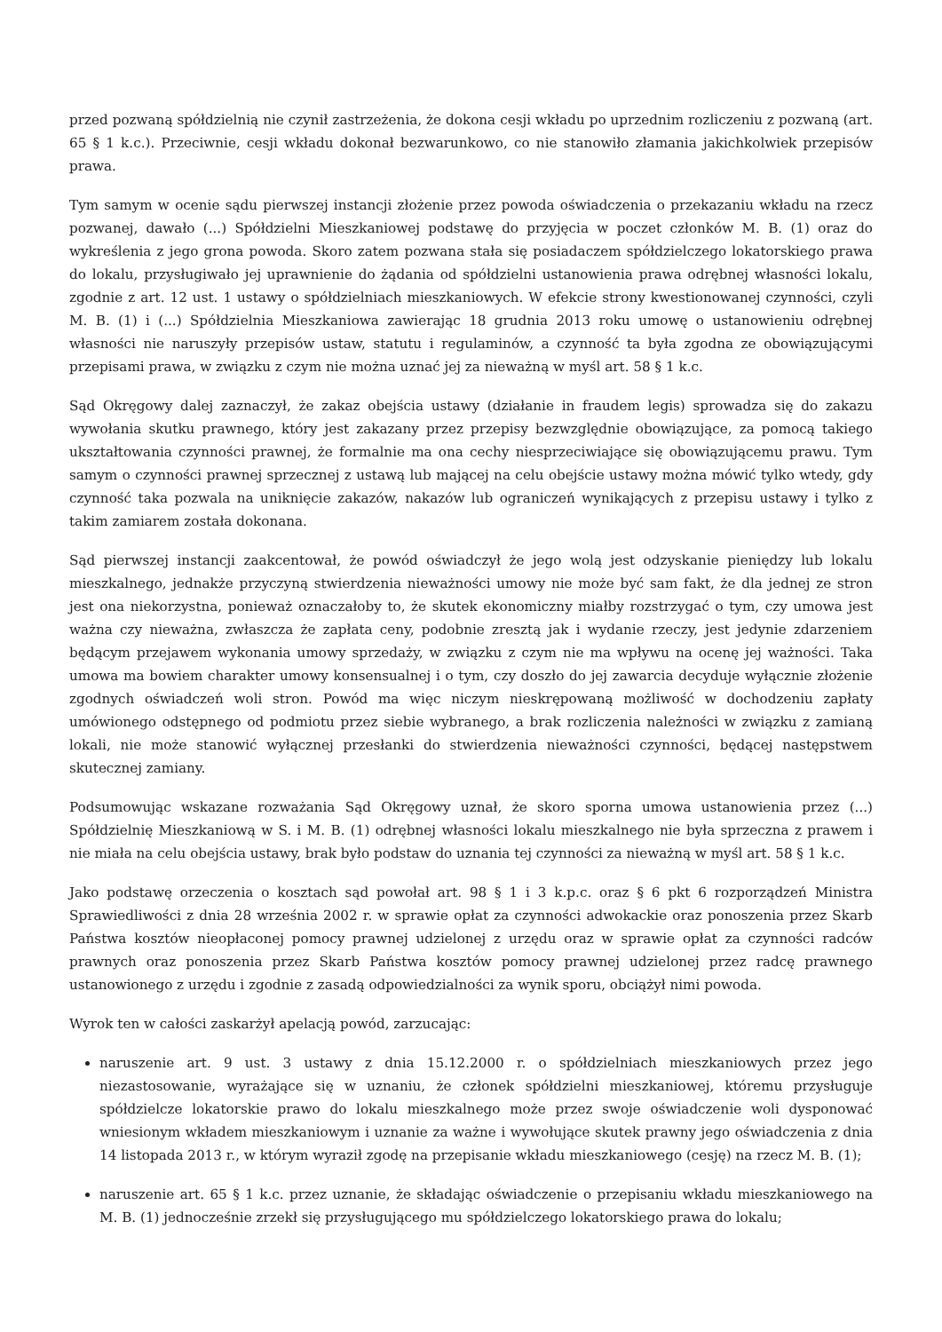przed pozwaną spółdzielnią nie czynił zastrzeżenia, że dokona cesji wkładu po uprzednim rozliczeniu z pozwaną (art. 65 § 1 k.c.). Przeciwnie, cesji wkładu dokonał bezwarunkowo, co nie stanowiło złamania jakichkolwiek przepisów prawa.
Tym samym w ocenie sądu pierwszej instancji złożenie przez powoda oświadczenia o przekazaniu wkładu na rzecz pozwanej, dawało (...) Spółdzielni Mieszkaniowej podstawę do przyjęcia w poczet członków M. B. (1) oraz do wykreślenia z jego grona powoda. Skoro zatem pozwana stała się posiadaczem spółdzielczego lokatorskiego prawa do lokalu, przysługiwało jej uprawnienie do żądania od spółdzielni ustanowienia prawa odrębnej własności lokalu, zgodnie z art. 12 ust. 1 ustawy o spółdzielniach mieszkaniowych. W efekcie strony kwestionowanej czynności, czyli M. B. (1) i (...) Spółdzielnia Mieszkaniowa zawierając 18 grudnia 2013 roku umowę o ustanowieniu odrębnej własności nie naruszyły przepisów ustaw, statutu i regulaminów, a czynność ta była zgodna ze obowiązującymi przepisami prawa, w związku z czym nie można uznać jej za nieważną w myśl art. 58 § 1 k.c.
Sąd Okręgowy dalej zaznaczył, że zakaz obejścia ustawy (działanie in fraudem legis) sprowadza się do zakazu wywołania skutku prawnego, który jest zakazany przez przepisy bezwzględnie obowiązujące, za pomocą takiego ukształtowania czynności prawnej, że formalnie ma ona cechy niesprzeciwiające się obowiązującemu prawu. Tym samym o czynności prawnej sprzecznej z ustawą lub mającej na celu obejście ustawy można mówić tylko wtedy, gdy czynność taka pozwala na uniknięcie zakazów, nakazów lub ograniczeń wynikających z przepisu ustawy i tylko z takim zamiarem została dokonana.
Sąd pierwszej instancji zaakcentował, że powód oświadczył że jego wolą jest odzyskanie pieniędzy lub lokalu mieszkalnego, jednakże przyczyną stwierdzenia nieważności umowy nie może być sam fakt, że dla jednej ze stron jest ona niekorzystna, ponieważ oznaczałoby to, że skutek ekonomiczny miałby rozstrzygać o tym, czy umowa jest ważna czy nieważna, zwłaszcza że zapłata ceny, podobnie zresztą jak i wydanie rzeczy, jest jedynie zdarzeniem będącym przejawem wykonania umowy sprzedaży, w związku z czym nie ma wpływu na ocenę jej ważności. Taka umowa ma bowiem charakter umowy konsensualnej i o tym, czy doszło do jej zawarcia decyduje wyłącznie złożenie zgodnych oświadczeń woli stron. Powód ma więc niczym nieskrępowaną możliwość w dochodzeniu zapłaty umówionego odstępnego od podmiotu przez siebie wybranego, a brak rozliczenia należności w związku z zamianą lokali, nie może stanowić wyłącznej przesłanki do stwierdzenia nieważności czynności, będącej następstwem skutecznej zamiany.
Podsumowując wskazane rozważania Sąd Okręgowy uznał, że skoro sporna umowa ustanowienia przez (...) Spółdzielnię Mieszkaniową w S. i M. B. (1) odrębnej własności lokalu mieszkalnego nie była sprzeczna z prawem i nie miała na celu obejścia ustawy, brak było podstaw do uznania tej czynności za nieważną w myśl art. 58 § 1 k.c.
Jako podstawę orzeczenia o kosztach sąd powołał art. 98 § 1 i 3 k.p.c. oraz § 6 pkt 6 rozporządzeń Ministra Sprawiedliwości z dnia 28 września 2002 r. w sprawie opłat za czynności adwokackie oraz ponoszenia przez Skarb Państwa kosztów nieopłaconej pomocy prawnej udzielonej z urzędu oraz w sprawie opłat za czynności radców prawnych oraz ponoszenia przez Skarb Państwa kosztów pomocy prawnej udzielonej przez radcę prawnego ustanowionego z urzędu i zgodnie z zasadą odpowiedzialności za wynik sporu, obciążył nimi powoda.
Wyrok ten w całości zaskarżył apelacją powód, zarzucając:
naruszenie art. 9 ust. 3 ustawy z dnia 15.12.2000 r. o spółdzielniach mieszkaniowych przez jego niezastosowanie, wyrażające się w uznaniu, że członek spółdzielni mieszkaniowej, któremu przysługuje spółdzielcze lokatorskie prawo do lokalu mieszkalnego może przez swoje oświadczenie woli dysponować wniesionym wkładem mieszkaniowym i uznanie za ważne i wywołujące skutek prawny jego oświadczenia z dnia 14 listopada 2013 r., w którym wyraził zgodę na przepisanie wkładu mieszkaniowego (cesję) na rzecz M. B. (1);
naruszenie art. 65 § 1 k.c. przez uznanie, że składając oświadczenie o przepisaniu wkładu mieszkaniowego na M. B. (1) jednocześnie zrzekł się przysługującego mu spółdzielczego lokatorskiego prawa do lokalu;